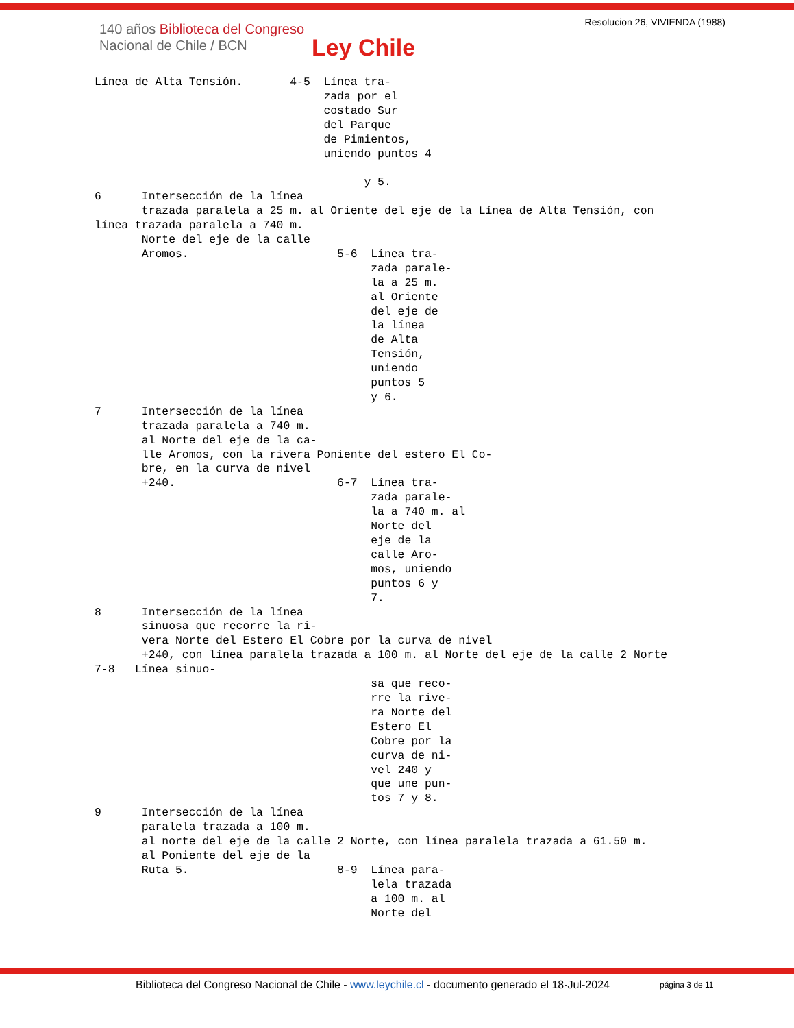140 años Biblioteca del Congreso
Nacional de Chile / BCN
Ley Chile
Resolucion 26, VIVIENDA (1988)
Línea de Alta Tensión.       4-5  Línea tra-
                                  zada por el
                                  costado Sur
                                  del Parque
                                  de Pimientos,
                                  uniendo puntos 4

                                        y 5.
6      Intersección de la línea
       trazada paralela a 25 m. al Oriente del eje de la Línea de Alta Tensión, con
línea trazada paralela a 740 m.
       Norte del eje de la calle
       Aromos.                      5-6  Línea tra-
                                         zada parale-
                                         la a 25 m.
                                         al Oriente
                                         del eje de
                                         la línea
                                         de Alta
                                         Tensión,
                                         uniendo
                                         puntos 5
                                         y 6.
7      Intersección de la línea
       trazada paralela a 740 m.
       al Norte del eje de la ca-
       lle Aromos, con la rivera Poniente del estero El Co-
       bre, en la curva de nivel
       +240.                        6-7  Línea tra-
                                         zada parale-
                                         la a 740 m. al
                                         Norte del
                                         eje de la
                                         calle Aro-
                                         mos, uniendo
                                         puntos 6 y
                                         7.
8      Intersección de la línea
       sinuosa que recorre la ri-
       vera Norte del Estero El Cobre por la curva de nivel
       +240, con línea paralela trazada a 100 m. al Norte del eje de la calle 2 Norte
7-8   Línea sinuo-
                                         sa que reco-
                                         rre la rive-
                                         ra Norte del
                                         Estero El
                                         Cobre por la
                                         curva de ni-
                                         vel 240 y
                                         que une pun-
                                         tos 7 y 8.
9      Intersección de la línea
       paralela trazada a 100 m.
       al norte del eje de la calle 2 Norte, con línea paralela trazada a 61.50 m.
       al Poniente del eje de la
       Ruta 5.                      8-9  Línea para-
                                         lela trazada
                                         a 100 m. al
                                         Norte del
Biblioteca del Congreso Nacional de Chile - www.leychile.cl - documento generado el 18-Jul-2024
página 3 de 11